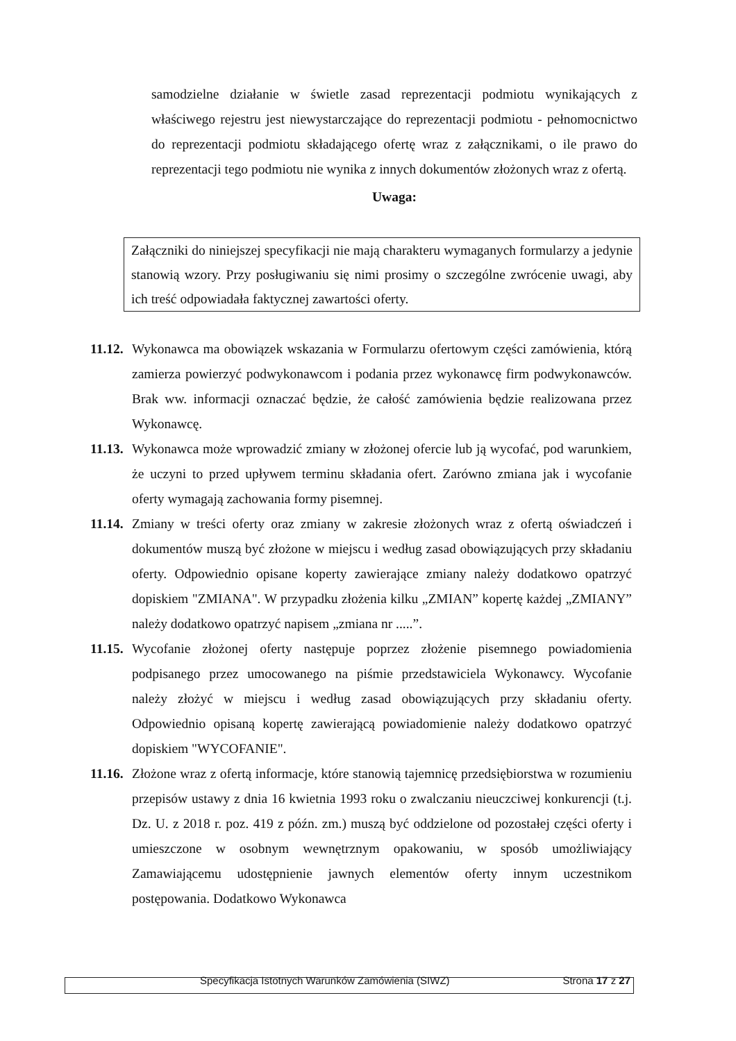samodzielne działanie w świetle zasad reprezentacji podmiotu wynikających z właściwego rejestru jest niewystarczające do reprezentacji podmiotu - pełnomocnictwo do reprezentacji podmiotu składającego ofertę wraz z załącznikami, o ile prawo do reprezentacji tego podmiotu nie wynika z innych dokumentów złożonych wraz z ofertą.
Uwaga:
Załączniki do niniejszej specyfikacji nie mają charakteru wymaganych formularzy a jedynie stanowią wzory. Przy posługiwaniu się nimi prosimy o szczególne zwrócenie uwagi, aby ich treść odpowiadała faktycznej zawartości oferty.
11.12. Wykonawca ma obowiązek wskazania w Formularzu ofertowym części zamówienia, którą zamierza powierzyć podwykonawcom i podania przez wykonawcę firm podwykonawców. Brak ww. informacji oznaczać będzie, że całość zamówienia będzie realizowana przez Wykonawcę.
11.13. Wykonawca może wprowadzić zmiany w złożonej ofercie lub ją wycofać, pod warunkiem, że uczyni to przed upływem terminu składania ofert. Zarówno zmiana jak i wycofanie oferty wymagają zachowania formy pisemnej.
11.14. Zmiany w treści oferty oraz zmiany w zakresie złożonych wraz z ofertą oświadczeń i dokumentów muszą być złożone w miejscu i według zasad obowiązujących przy składaniu oferty. Odpowiednio opisane koperty zawierające zmiany należy dodatkowo opatrzyć dopiskiem "ZMIANA". W przypadku złożenia kilku „ZMIAN” kopertę każdej „ZMIANY” należy dodatkowo opatrzyć napisem „zmiana nr .....”.
11.15. Wycofanie złożonej oferty następuje poprzez złożenie pisemnego powiadomienia podpisanego przez umocowanego na piśmie przedstawiciela Wykonawcy. Wycofanie należy złożyć w miejscu i według zasad obowiązujących przy składaniu oferty. Odpowiednio opisaną kopertę zawierającą powiadomienie należy dodatkowo opatrzyć dopiskiem "WYCOFANIE".
11.16. Złożone wraz z ofertą informacje, które stanowią tajemnicę przedsiębiorstwa w rozumieniu przepisów ustawy z dnia 16 kwietnia 1993 roku o zwalczaniu nieuczciwej konkurencji (t.j. Dz. U. z 2018 r. poz. 419 z późn. zm.) muszą być oddzielone od pozostałej części oferty i umieszczone w osobnym wewnętrznym opakowaniu, w sposób umożliwiający Zamawiającemu udostępnienie jawnych elementów oferty innym uczestnikom postępowania. Dodatkowo Wykonawca
Specyfikacja Istotnych Warunków Zamówienia (SIWZ) Strona 17 z 27